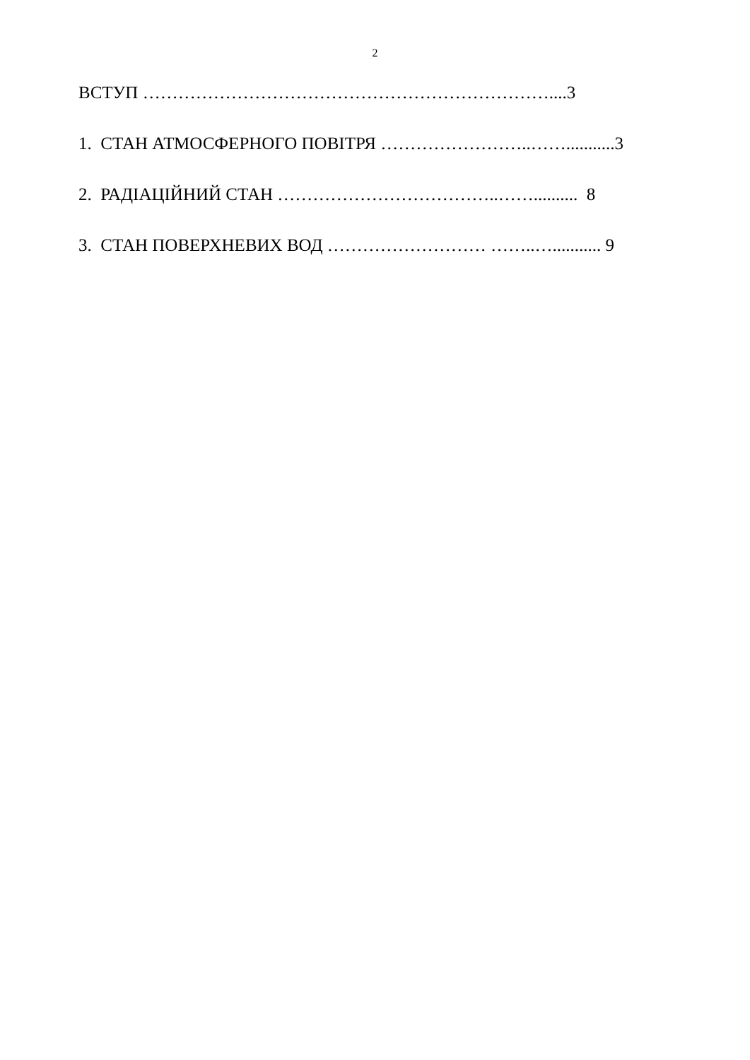2
ВСТУП ……………………………………………………………....3
1. СТАН АТМОСФЕРНОГО ПОВІТРЯ ……………………..……...........3
2. РАДІАЦІЙНИЙ СТАН ………………………………..…….......... 8
3. СТАН ПОВЕРХНЕВИХ ВОД ……………………… ……..…........... 9